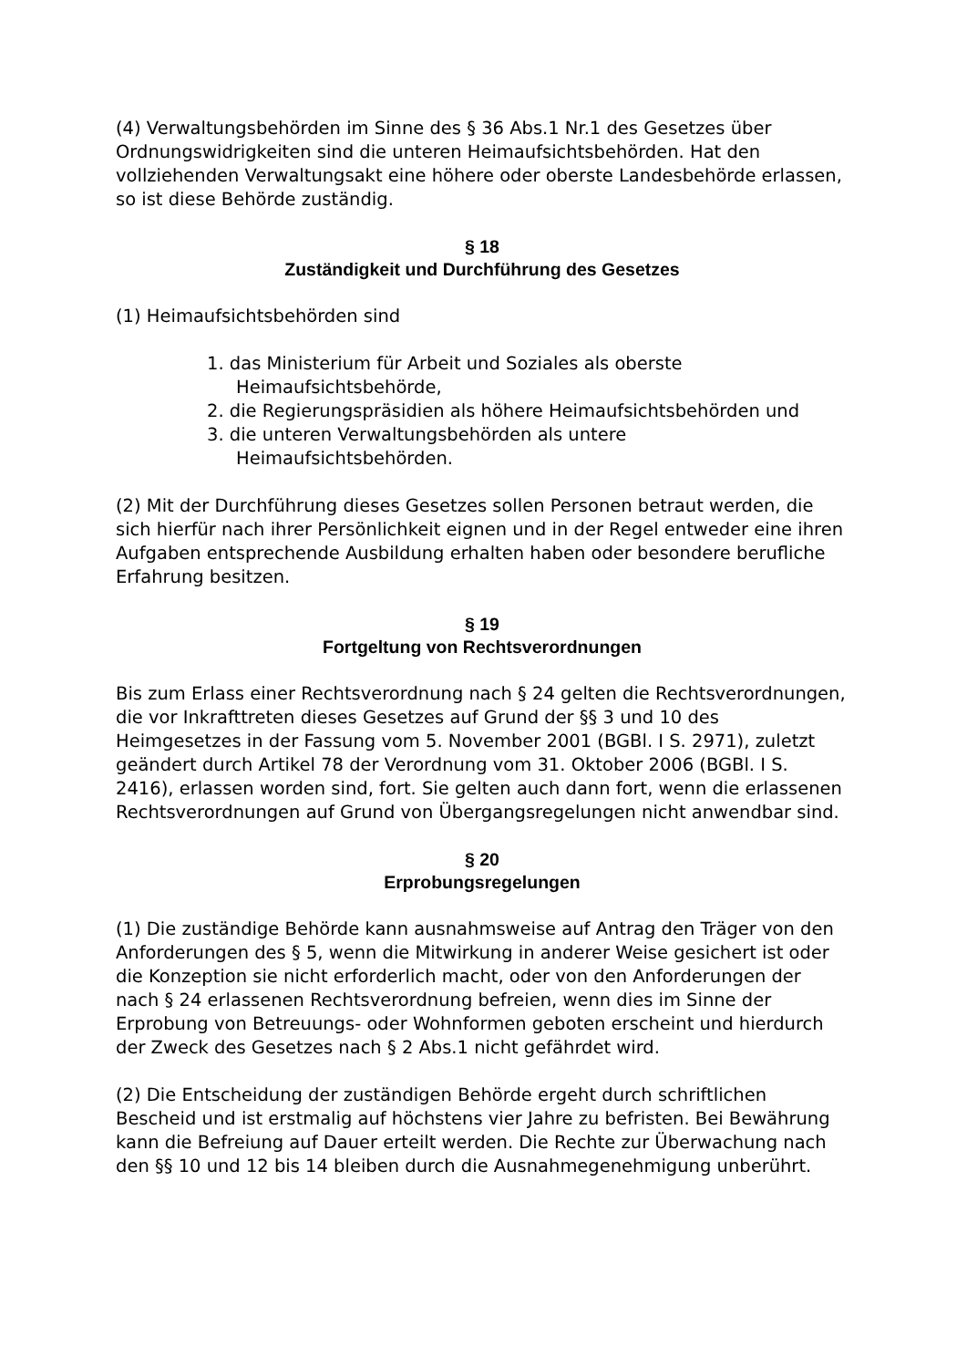(4) Verwaltungsbehörden im Sinne des § 36 Abs.1 Nr.1 des Gesetzes über Ordnungswidrigkeiten sind die unteren Heimaufsichtsbehörden. Hat den vollziehenden Verwaltungsakt eine höhere oder oberste Landesbehörde erlassen, so ist diese Behörde zuständig.
§ 18
Zuständigkeit und Durchführung des Gesetzes
(1) Heimaufsichtsbehörden sind
1. das Ministerium für Arbeit und Soziales als oberste Heimaufsichtsbehörde,
2. die Regierungspräsidien als höhere Heimaufsichtsbehörden und
3. die unteren Verwaltungsbehörden als untere Heimaufsichtsbehörden.
(2) Mit der Durchführung dieses Gesetzes sollen Personen betraut werden, die sich hierfür nach ihrer Persönlichkeit eignen und in der Regel entweder eine ihren Aufgaben entsprechende Ausbildung erhalten haben oder besondere berufliche Erfahrung besitzen.
§ 19
Fortgeltung von Rechtsverordnungen
Bis zum Erlass einer Rechtsverordnung nach § 24 gelten die Rechtsverordnungen, die vor Inkrafttreten dieses Gesetzes auf Grund der §§ 3 und 10 des Heimgesetzes in der Fassung vom 5. November 2001 (BGBl. I S. 2971), zuletzt geändert durch Artikel 78 der Verordnung vom 31. Oktober 2006 (BGBl. I S. 2416), erlassen worden sind, fort. Sie gelten auch dann fort, wenn die erlassenen Rechtsverordnungen auf Grund von Übergangsregelungen nicht anwendbar sind.
§ 20
Erprobungsregelungen
(1) Die zuständige Behörde kann ausnahmsweise auf Antrag den Träger von den Anforderungen des § 5, wenn die Mitwirkung in anderer Weise gesichert ist oder die Konzeption sie nicht erforderlich macht, oder von den Anforderungen der nach § 24 erlassenen Rechtsverordnung befreien, wenn dies im Sinne der Erprobung von Betreuungs- oder Wohnformen geboten erscheint und hierdurch der Zweck des Gesetzes nach § 2 Abs.1 nicht gefährdet wird.
(2) Die Entscheidung der zuständigen Behörde ergeht durch schriftlichen Bescheid und ist erstmalig auf höchstens vier Jahre zu befristen. Bei Bewährung kann die Befreiung auf Dauer erteilt werden. Die Rechte zur Überwachung nach den §§ 10 und 12 bis 14 bleiben durch die Ausnahmegenehmigung unberührt.